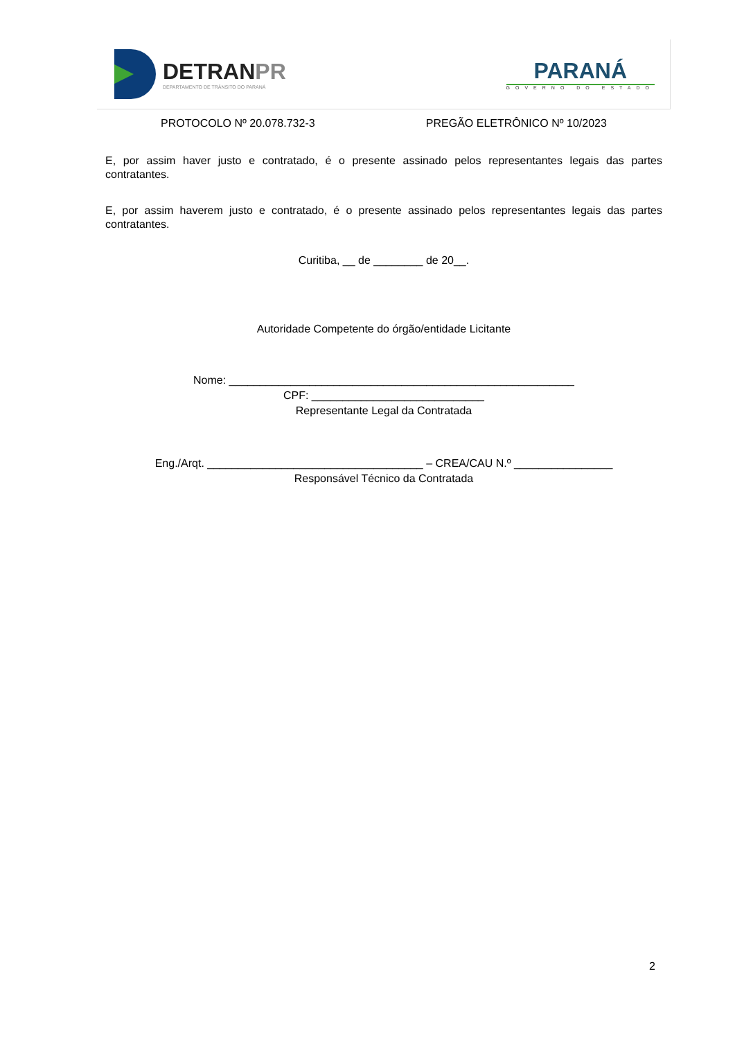DETRANPR
DEPARTAMENTO DE TRÂNSITO DO PARANÁ
PARANÁ
GOVERNO DO ESTADO
PROTOCOLO Nº 20.078.732-3 PREGÃO ELETRÔNICO Nº 10/2023
E, por assim haver justo e contratado, é o presente assinado pelos representantes legais das partes contratantes.
E, por assim haverem justo e contratado, é o presente assinado pelos representantes legais das partes contratantes.
Curitiba, __ de ________ de 20__.
Autoridade Competente do órgão/entidade Licitante
Nome: ________________________________________________________
CPF: ____________________________
Representante Legal da Contratada
Eng./Arqt. ___________________________________ – CREA/CAU N.º ________________
Responsável Técnico da Contratada
2